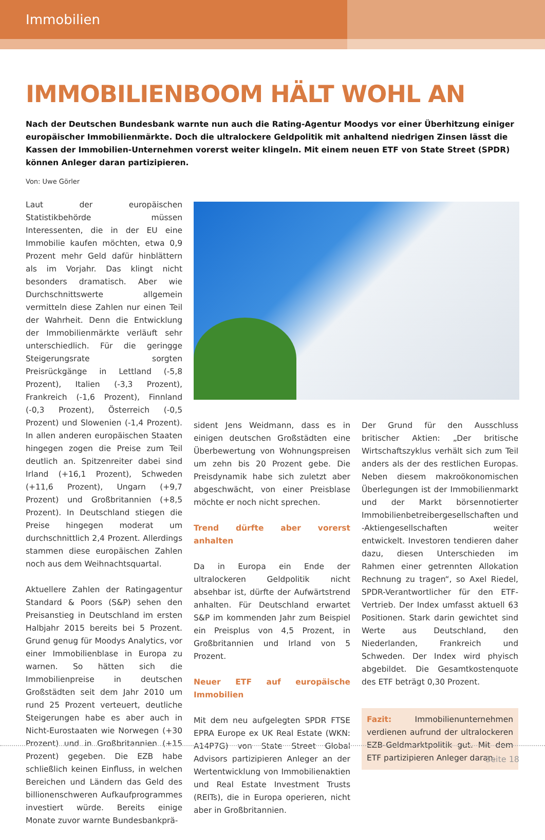Immobilien
IMMOBILIENBOOM HÄLT WOHL AN
Nach der Deutschen Bundesbank warnte nun auch die Rating-Agentur Moodys vor einer Überhitzung einiger europäischer Immobilienmärkte. Doch die ultralockere Geldpolitik mit anhaltend niedrigen Zinsen lässt die Kassen der Immobilien-Unternehmen vorerst weiter klingeln. Mit einem neuen ETF von State Street (SPDR) können Anleger daran partizipieren.
Von: Uwe Görler
Laut der europäischen Statistikbehörde müssen Interessenten, die in der EU eine Immobilie kaufen möchten, etwa 0,9 Prozent mehr Geld dafür hinblättern als im Vorjahr. Das klingt nicht besonders dramatisch. Aber wie Durchschnittswerte allgemein vermitteln diese Zahlen nur einen Teil der Wahrheit. Denn die Entwicklung der Immobilienmärkte verläuft sehr unterschiedlich. Für die geringge Steigerungsrate sorgten Preisrückgänge in Lettland (-5,8 Prozent), Italien (-3,3 Prozent), Frankreich (-1,6 Prozent), Finnland (-0,3 Prozent), Österreich (-0,5 Prozent) und Slowenien (-1,4 Prozent). In allen anderen europäischen Staaten hingegen zogen die Preise zum Teil deutlich an. Spitzenreiter dabei sind Irland (+16,1 Prozent), Schweden (+11,6 Prozent), Ungarn (+9,7 Prozent) und Großbritannien (+8,5 Prozent). In Deutschland stiegen die Preise hingegen moderat um durchschnittlich 2,4 Prozent. Allerdings stammen diese europäischen Zahlen noch aus dem Weihnachtsquartal.
Aktuellere Zahlen der Ratingagentur Standard & Poors (S&P) sehen den Preisanstieg in Deutschland im ersten Halbjahr 2015 bereits bei 5 Prozent. Grund genug für Moodys Analytics, vor einer Immobilienblase in Europa zu warnen. So hätten sich die Immobilienpreise in deutschen Großstädten seit dem Jahr 2010 um rund 25 Prozent verteuert, deutliche Steigerungen habe es aber auch in Nicht-Eurostaaten wie Norwegen (+30 Prozent) und in Großbritannien (+15 Prozent) gegeben. Die EZB habe schließlich keinen Einfluss, in welchen Bereichen und Ländern das Geld des billionenschweren Aufkaufprogrammes investiert würde. Bereits einige Monate zuvor warnte Bundesbankprä-
sident Jens Weidmann, dass es in einigen deutschen Großstädten eine Überbewertung von Wohnungspreisen um zehn bis 20 Prozent gebe. Die Preisdynamik habe sich zuletzt aber abgeschwächt, von einer Preisblase möchte er noch nicht sprechen.
Trend dürfte aber vorerst anhalten
Da in Europa ein Ende der ultralockeren Geldpolitik nicht absehbar ist, dürfte der Aufwärtstrend anhalten. Für Deutschland erwartet S&P im kommenden Jahr zum Beispiel ein Preisplus von 4,5 Prozent, in Großbritannien und Irland von 5 Prozent.
Neuer ETF auf europäische Immobilien
Mit dem neu aufgelegten SPDR FTSE EPRA Europe ex UK Real Estate (WKN: A14P7G) von State Street Global Advisors partizipieren Anleger an der Wertentwicklung von Immobilienaktien und Real Estate Investment Trusts (REITs), die in Europa operieren, nicht aber in Großbritannien.
Der Grund für den Ausschluss britischer Aktien: „Der britische Wirtschaftszyklus verhält sich zum Teil anders als der des restlichen Europas. Neben diesem makroökonomischen Überlegungen ist der Immobilienmarkt und der Markt börsennotierter Immobilienbetreibergesellschaften und -Aktiengesellschaften weiter entwickelt. Investoren tendieren daher dazu, diesen Unterschieden im Rahmen einer getrennten Allokation Rechnung zu tragen“, so Axel Riedel, SPDR-Verantwortlicher für den ETF-Vertrieb. Der Index umfasst aktuell 63 Positionen. Stark darin gewichtet sind Werte aus Deutschland, den Niederlanden, Frankreich und Schweden. Der Index wird phyisch abgebildet. Die Gesamtkostenquote des ETF beträgt 0,30 Prozent.
Fazit: Immobilienunternehmen verdienen aufrund der ultralockeren EZB-Geldmarktpolitik gut. Mit dem ETF partizipieren Anleger daran.
Seite 18